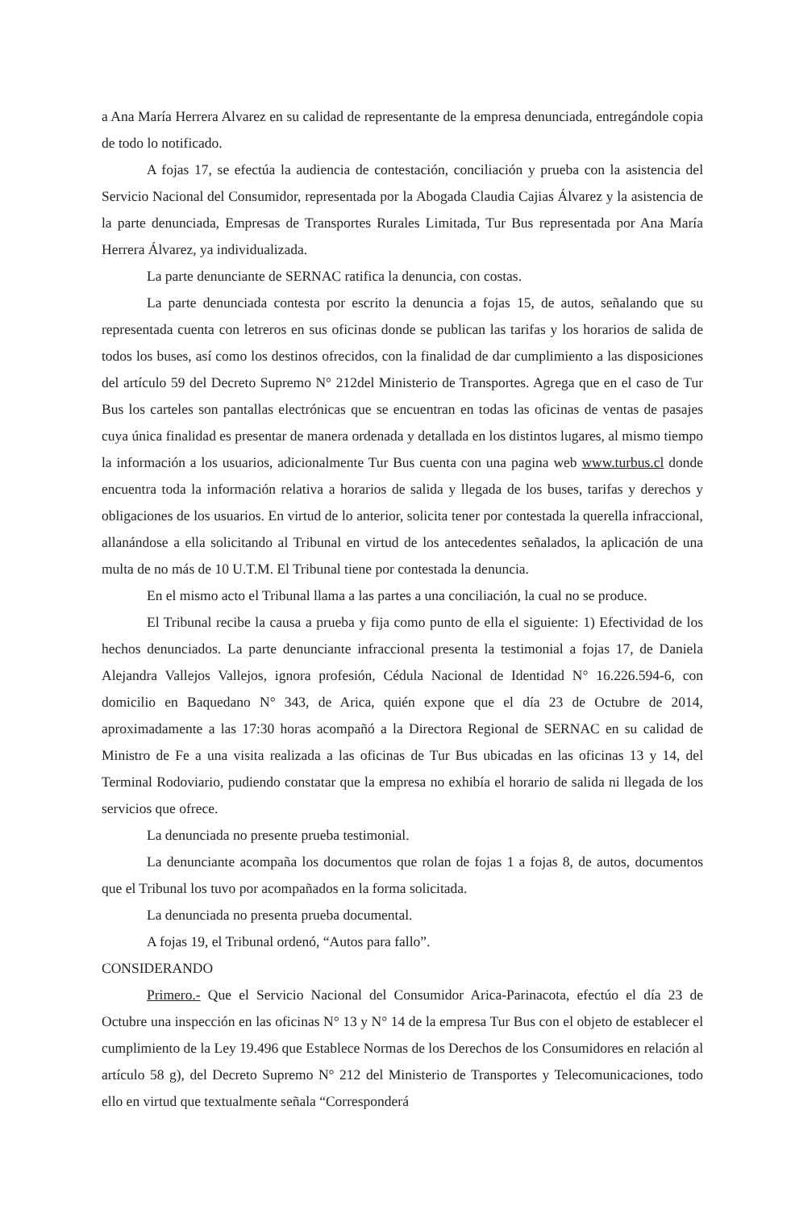a Ana María Herrera Alvarez en su calidad de representante de la empresa denunciada, entregándole copia de todo lo notificado.
A fojas 17, se efectúa la audiencia de contestación, conciliación y prueba con la asistencia del Servicio Nacional del Consumidor, representada por la Abogada Claudia Cajias Álvarez y la asistencia de la parte denunciada, Empresas de Transportes Rurales Limitada, Tur Bus representada por Ana María Herrera Álvarez, ya individualizada.
La parte denunciante de SERNAC ratifica la denuncia, con costas.
La parte denunciada contesta por escrito la denuncia a fojas 15, de autos, señalando que su representada cuenta con letreros en sus oficinas donde se publican las tarifas y los horarios de salida de todos los buses, así como los destinos ofrecidos, con la finalidad de dar cumplimiento a las disposiciones del artículo 59 del Decreto Supremo N° 212del Ministerio de Transportes. Agrega que en el caso de Tur Bus los carteles son pantallas electrónicas que se encuentran en todas las oficinas de ventas de pasajes cuya única finalidad es presentar de manera ordenada y detallada en los distintos lugares, al mismo tiempo la información a los usuarios, adicionalmente Tur Bus cuenta con una pagina web www.turbus.cl donde encuentra toda la información relativa a horarios de salida y llegada de los buses, tarifas y derechos y obligaciones de los usuarios. En virtud de lo anterior, solicita tener por contestada la querella infraccional, allanándose a ella solicitando al Tribunal en virtud de los antecedentes señalados, la aplicación de una multa de no más de 10 U.T.M. El Tribunal tiene por contestada la denuncia.
En el mismo acto el Tribunal llama a las partes a una conciliación, la cual no se produce.
El Tribunal recibe la causa a prueba y fija como punto de ella el siguiente: 1) Efectividad de los hechos denunciados. La parte denunciante infraccional presenta la testimonial a fojas 17, de Daniela Alejandra Vallejos Vallejos, ignora profesión, Cédula Nacional de Identidad N° 16.226.594-6, con domicilio en Baquedano N° 343, de Arica, quién expone que el día 23 de Octubre de 2014, aproximadamente a las 17:30 horas acompañó a la Directora Regional de SERNAC en su calidad de Ministro de Fe a una visita realizada a las oficinas de Tur Bus ubicadas en las oficinas 13 y 14, del Terminal Rodoviario, pudiendo constatar que la empresa no exhibía el horario de salida ni llegada de los servicios que ofrece.
La denunciada no presente prueba testimonial.
La denunciante acompaña los documentos que rolan de fojas 1 a fojas 8, de autos, documentos que el Tribunal los tuvo por acompañados en la forma solicitada.
La denunciada no presenta prueba documental.
A fojas 19, el Tribunal ordenó, “Autos para fallo”.
CONSIDERANDO
Primero.- Que el Servicio Nacional del Consumidor Arica-Parinacota, efectúo el día 23 de Octubre una inspección en las oficinas N° 13 y N° 14 de la empresa Tur Bus con el objeto de establecer el cumplimiento de la Ley 19.496 que Establece Normas de los Derechos de los Consumidores en relación al artículo 58 g), del Decreto Supremo N° 212 del Ministerio de Transportes y Telecomunicaciones, todo ello en virtud que textualmente señala “Corresponderá